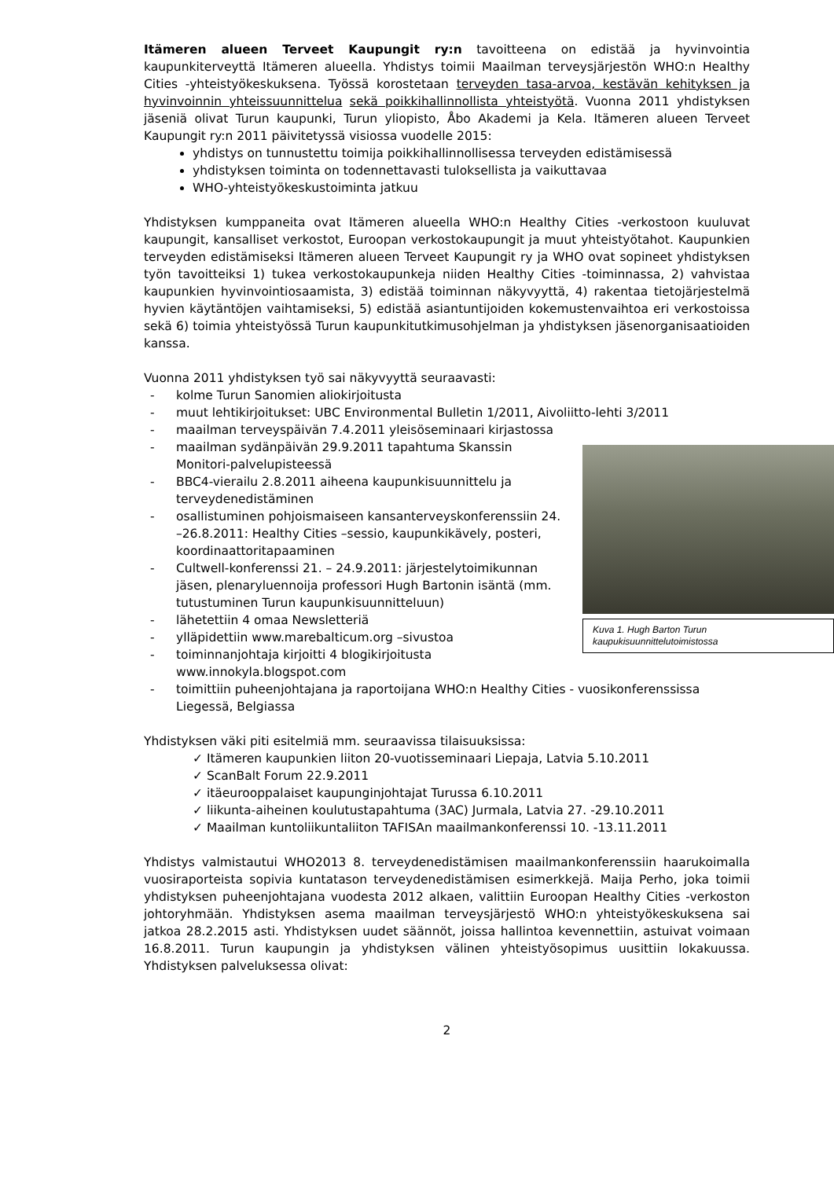Itämeren alueen Terveet Kaupungit ry:n tavoitteena on edistää ja hyvinvointia kaupunkiterveyttä Itämeren alueella. Yhdistys toimii Maailman terveysjärjestön WHO:n Healthy Cities -yhteistyökeskuksena. Työssä korostetaan terveyden tasa-arvoa, kestävän kehityksen ja hyvinvoinnin yhteissuunnittelua sekä poikkihallinnollista yhteistyötä. Vuonna 2011 yhdistyksen jäseniä olivat Turun kaupunki, Turun yliopisto, Åbo Akademi ja Kela. Itämeren alueen Terveet Kaupungit ry:n 2011 päivitetyssä visiossa vuodelle 2015:
yhdistys on tunnustettu toimija poikkihallinnollisessa terveyden edistämisessä
yhdistyksen toiminta on todennettavasti tuloksellista ja vaikuttavaa
WHO-yhteistyökeskustoiminta jatkuu
Yhdistyksen kumppaneita ovat Itämeren alueella WHO:n Healthy Cities -verkostoon kuuluvat kaupungit, kansalliset verkostot, Euroopan verkostokaupungit ja muut yhteistyötahot. Kaupunkien terveyden edistämiseksi Itämeren alueen Terveet Kaupungit ry ja WHO ovat sopineet yhdistyksen työn tavoitteiksi 1) tukea verkostokaupunkeja niiden Healthy Cities -toiminnassa, 2) vahvistaa kaupunkien hyvinvointiosaamista, 3) edistää toiminnan näkyvyyttä, 4) rakentaa tietojärjestelmä hyvien käytäntöjen vaihtamiseksi, 5) edistää asiantuntijoiden kokemustenvaihtoa eri verkostoissa sekä 6) toimia yhteistyössä Turun kaupunkitutkimusohjelman ja yhdistyksen jäsenorganisaatioiden kanssa.
Vuonna 2011 yhdistyksen työ sai näkyvyyttä seuraavasti:
- kolme Turun Sanomien aliokirjoitusta
- muut lehtikirjoitukset: UBC Environmental Bulletin 1/2011, Aivoliitto-lehti 3/2011
- maailman terveyspäivän 7.4.2011 yleisöseminaari kirjastossa
Kuva 1. Hugh Barton Turun kaupukisuunnittelutoimistossa
- maailman sydänpäivän 29.9.2011 tapahtuma Skanssin Monitori-palvelupisteessä
- BBC4-vierailu 2.8.2011 aiheena kaupunkisuunnittelu ja terveydenedistäminen
- osallistuminen pohjoismaiseen kansanterveyskonferenssiin 24. –26.8.2011: Healthy Cities –sessio, kaupunkikävely, posteri, koordinaattoritapaaminen
- Cultwell-konferenssi 21. – 24.9.2011: järjestelytoimikunnan jäsen, plenaryluennoija professori Hugh Bartonin isäntä (mm. tutustuminen Turun kaupunkisuunnitteluun)
- lähetettiin 4 omaa Newsletteriä
- ylläpidettiin www.marebalticum.org –sivustoa
- toiminnanjohtaja kirjoitti 4 blogikirjoitusta www.innokyla.blogspot.com
- toimittiin puheenjohtajana ja raportoijana WHO:n Healthy Cities - vuosikonferenssissa Liegessä, Belgiassa
Yhdistyksen väki piti esitelmiä mm. seuraavissa tilaisuuksissa:
✓ Itämeren kaupunkien liiton 20-vuotisseminaari Liepaja, Latvia 5.10.2011
✓ ScanBalt Forum 22.9.2011
✓ itäeurooppalaiset kaupunginjohtajat Turussa 6.10.2011
✓ liikunta-aiheinen koulutustapahtuma (3AC) Jurmala, Latvia 27. -29.10.2011
✓ Maailman kuntoliikuntaliiton TAFISAn maailmankonferenssi 10. -13.11.2011
Yhdistys valmistautui WHO2013 8. terveydenedistämisen maailmankonferenssiin haarukoimalla vuosiraporteista sopivia kuntatason terveydenedistämisen esimerkkejä. Maija Perho, joka toimii yhdistyksen puheenjohtajana vuodesta 2012 alkaen, valittiin Euroopan Healthy Cities -verkoston johtoryhmään. Yhdistyksen asema maailman terveysjärjestö WHO:n yhteistyökeskuksena sai jatkoa 28.2.2015 asti. Yhdistyksen uudet säännöt, joissa hallintoa kevennettiin, astuivat voimaan 16.8.2011. Turun kaupungin ja yhdistyksen välinen yhteistyösopimus uusittiin lokakuussa. Yhdistyksen palveluksessa olivat:
2